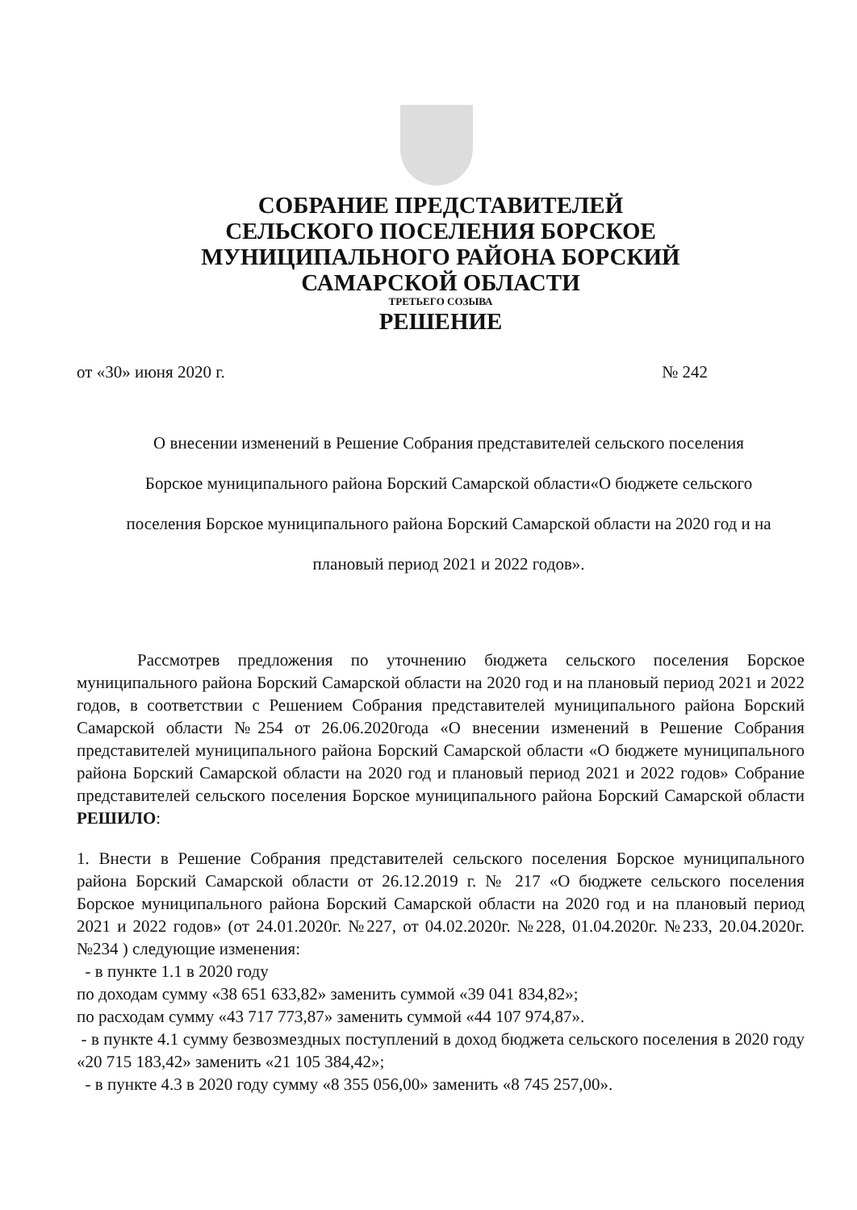СОБРАНИЕ ПРЕДСТАВИТЕЛЕЙ
СЕЛЬСКОГО ПОСЕЛЕНИЯ БОРСКОЕ
МУНИЦИПАЛЬНОГО РАЙОНА БОРСКИЙ
САМАРСКОЙ ОБЛАСТИ
ТРЕТЬЕГО СОЗЫВА
РЕШЕНИЕ
от «30» июня 2020 г. № 242
О внесении изменений в Решение Собрания представителей сельского поселения Борское муниципального района Борский Самарской области«О бюджете сельского поселения Борское муниципального района Борский Самарской области на 2020 год и на плановый период 2021 и 2022 годов».
Рассмотрев предложения по уточнению бюджета сельского поселения Борское муниципального района Борский Самарской области на 2020 год и на плановый период 2021 и 2022 годов, в соответствии с Решением Собрания представителей муниципального района Борский Самарской области №254 от 26.06.2020года «О внесении изменений в Решение Собрания представителей муниципального района Борский Самарской области «О бюджете муниципального района Борский Самарской области на 2020 год и плановый период 2021 и 2022 годов» Собрание представителей сельского поселения Борское муниципального района Борский Самарской области РЕШИЛО:
1. Внести в Решение Собрания представителей сельского поселения Борское муниципального района Борский Самарской области от 26.12.2019 г. № 217 «О бюджете сельского поселения Борское муниципального района Борский Самарской области на 2020 год и на плановый период 2021 и 2022 годов» (от 24.01.2020г. №227, от 04.02.2020г. №228, 01.04.2020г. №233, 20.04.2020г. №234 ) следующие изменения:
- в пункте 1.1 в 2020 году
по доходам сумму «38 651 633,82» заменить суммой «39 041 834,82»;
по расходам сумму «43 717 773,87» заменить суммой «44 107 974,87».
- в пункте 4.1 сумму безвозмездных поступлений в доход бюджета сельского поселения в 2020 году «20 715 183,42» заменить «21 105 384,42»;
- в пункте 4.3 в 2020 году сумму «8 355 056,00» заменить «8 745 257,00».